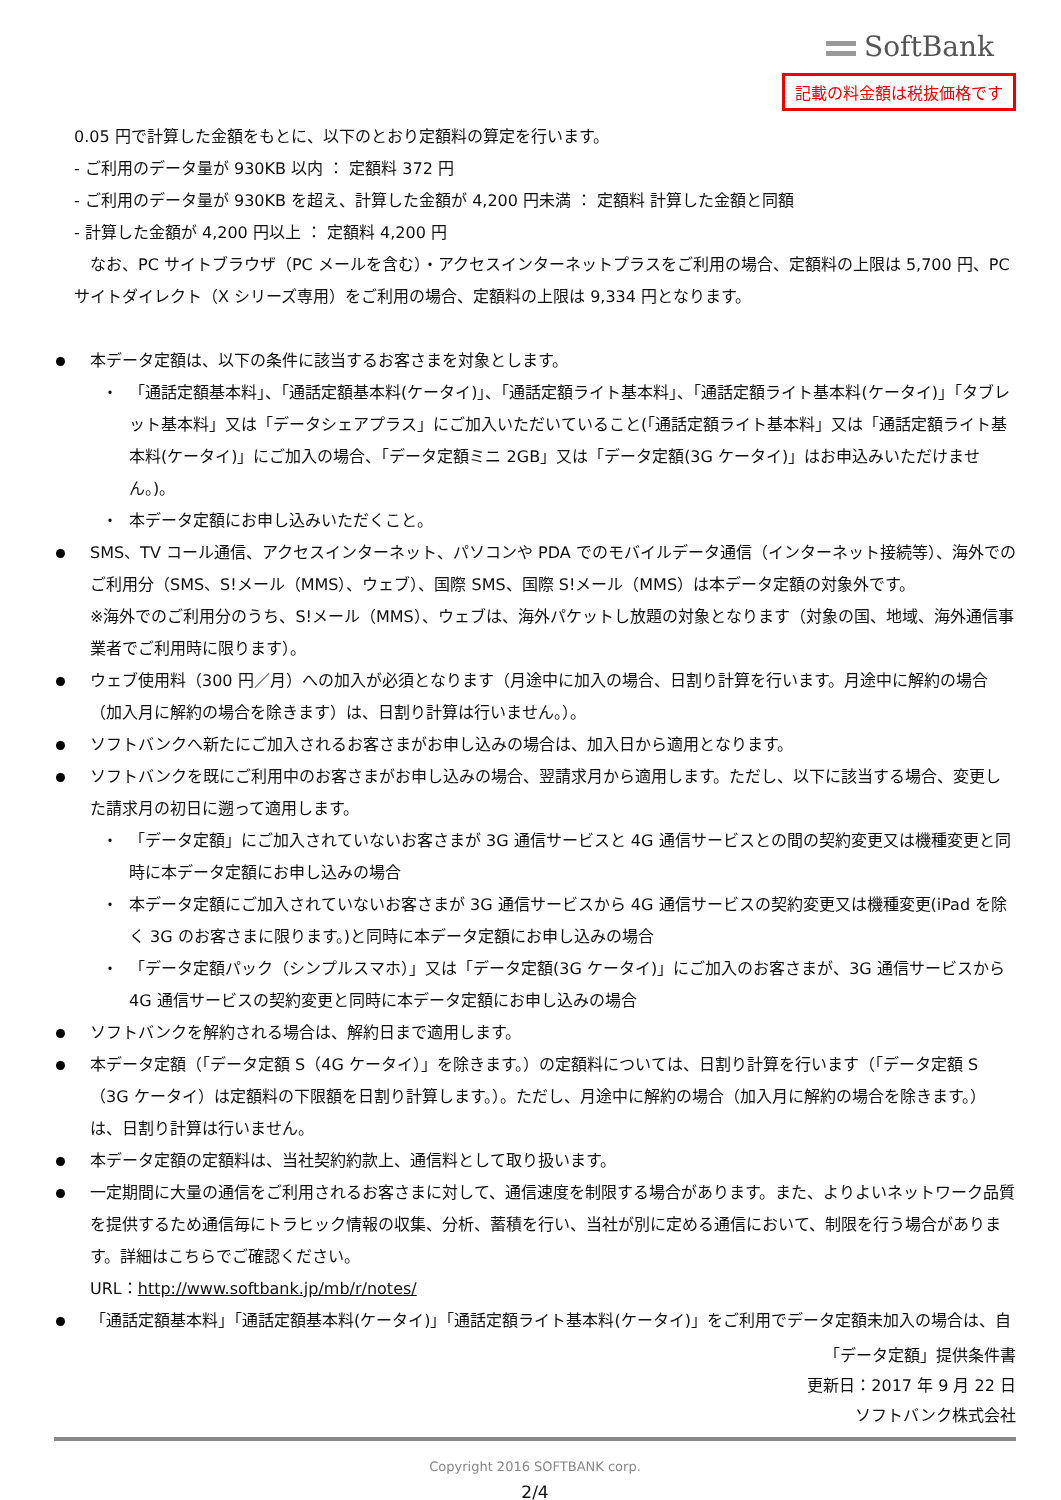SoftBank
記載の料金額は税抜価格です
0.05 円で計算した金額をもとに、以下のとおり定額料の算定を行います。
- ご利用のデータ量が 930KB 以内 ： 定額料 372 円
- ご利用のデータ量が 930KB を超え、計算した金額が 4,200 円未満 ： 定額料 計算した金額と同額
- 計算した金額が 4,200 円以上 ： 定額料 4,200 円
　なお、PC サイトブラウザ（PC メールを含む）・アクセスインターネットプラスをご利用の場合、定額料の上限は 5,700 円、PC サイトダイレクト（X シリーズ専用）をご利用の場合、定額料の上限は 9,334 円となります。
本データ定額は、以下の条件に該当するお客さまを対象とします。
・ 「通話定額基本料」、「通話定額基本料(ケータイ)」、「通話定額ライト基本料」、「通話定額ライト基本料(ケータイ)」「タブレット基本料」又は「データシェアプラス」にご加入いただいていること(「通話定額ライト基本料」又は「通話定額ライト基本料(ケータイ)」にご加入の場合、「データ定額ミニ 2GB」又は「データ定額(3G ケータイ)」はお申込みいただけません。)。
・ 本データ定額にお申し込みいただくこと。
SMS、TV コール通信、アクセスインターネット、パソコンや PDA でのモバイルデータ通信（インターネット接続等）、海外でのご利用分（SMS、S!メール（MMS）、ウェブ）、国際 SMS、国際 S!メール（MMS）は本データ定額の対象外です。
※海外でのご利用分のうち、S!メール（MMS）、ウェブは、海外パケットし放題の対象となります（対象の国、地域、海外通信事業者でご利用時に限ります）。
ウェブ使用料（300 円／月）への加入が必須となります（月途中に加入の場合、日割り計算を行います。月途中に解約の場合（加入月に解約の場合を除きます）は、日割り計算は行いません。）。
ソフトバンクへ新たにご加入されるお客さまがお申し込みの場合は、加入日から適用となります。
ソフトバンクを既にご利用中のお客さまがお申し込みの場合、翌請求月から適用します。ただし、以下に該当する場合、変更した請求月の初日に遡って適用します。
・ 「データ定額」にご加入されていないお客さまが 3G 通信サービスと 4G 通信サービスとの間の契約変更又は機種変更と同時に本データ定額にお申し込みの場合
・ 本データ定額にご加入されていないお客さまが 3G 通信サービスから 4G 通信サービスの契約変更又は機種変更(iPad を除く 3G のお客さまに限ります。)と同時に本データ定額にお申し込みの場合
・ 「データ定額パック（シンプルスマホ）」又は「データ定額(3G ケータイ)」にご加入のお客さまが、3G 通信サービスから 4G 通信サービスの契約変更と同時に本データ定額にお申し込みの場合
ソフトバンクを解約される場合は、解約日まで適用します。
本データ定額（「データ定額 S（4G ケータイ）」を除きます。）の定額料については、日割り計算を行います（「データ定額 S（3G ケータイ）は定額料の下限額を日割り計算します。）。ただし、月途中に解約の場合（加入月に解約の場合を除きます。）は、日割り計算は行いません。
本データ定額の定額料は、当社契約約款上、通信料として取り扱います。
一定期間に大量の通信をご利用されるお客さまに対して、通信速度を制限する場合があります。また、よりよいネットワーク品質を提供するため通信毎にトラヒック情報の収集、分析、蓄積を行い、当社が別に定める通信において、制限を行う場合があります。詳細はこちらでご確認ください。
URL：http://www.softbank.jp/mb/r/notes/
「通話定額基本料」「通話定額基本料(ケータイ)」「通話定額ライト基本料(ケータイ)」をご利用でデータ定額未加入の場合は、自
「データ定額」提供条件書
更新日：2017 年 9 月 22 日
ソフトバンク株式会社
Copyright 2016 SOFTBANK corp.
2/4